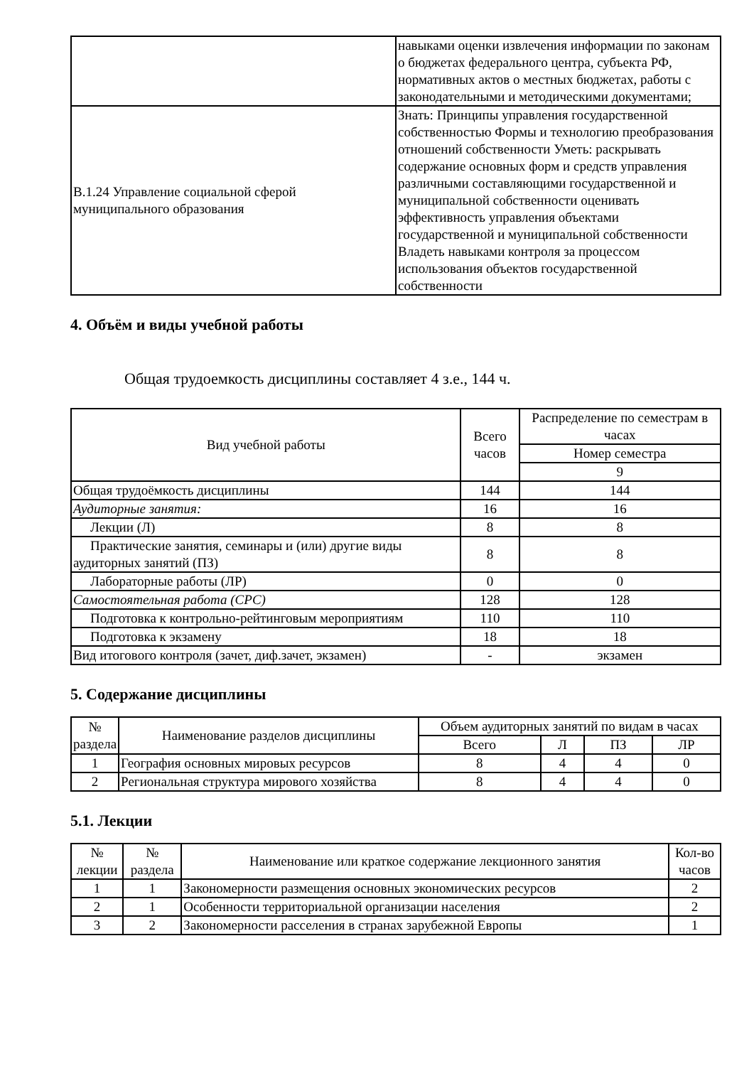| | навыками оценки извлечения информации по законам о бюджетах федерального центра, субъекта РФ, нормативных актов о местных бюджетах, работы с законодательными и методическими документами; |
| В.1.24 Управление социальной сферой муниципального образования | Знать: Принципы управления государственной собственностью Формы и технологию преобразования отношений собственности Уметь: раскрывать содержание основных форм и средств управления различными составляющими государственной и муниципальной собственности оценивать эффективность управления объектами государственной и муниципальной собственности Владеть навыками контроля за процессом использования объектов государственной собственности |
4. Объём и виды учебной работы
Общая трудоемкость дисциплины составляет 4 з.е., 144 ч.
| Вид учебной работы | Всего часов | Распределение по семестрам в часах |
| --- | --- | --- |
| | | Номер семестра |
| | | 9 |
| Общая трудоёмкость дисциплины | 144 | 144 |
| Аудиторные занятия: | 16 | 16 |
| Лекции (Л) | 8 | 8 |
| Практические занятия, семинары и (или) другие виды аудиторных занятий (ПЗ) | 8 | 8 |
| Лабораторные работы (ЛР) | 0 | 0 |
| Самостоятельная работа (СРС) | 128 | 128 |
| Подготовка к контрольно-рейтинговым мероприятиям | 110 | 110 |
| Подготовка к экзамену | 18 | 18 |
| Вид итогового контроля (зачет, диф.зачет, экзамен) | - | экзамен |
5. Содержание дисциплины
| № раздела | Наименование разделов дисциплины | Объем аудиторных занятий по видам в часах | | | |
| --- | --- | --- | --- | --- | --- |
| | | Всего | Л | ПЗ | ЛР |
| 1 | География основных мировых ресурсов | 8 | 4 | 4 | 0 |
| 2 | Региональная структура мирового хозяйства | 8 | 4 | 4 | 0 |
5.1. Лекции
| № лекции | № раздела | Наименование или краткое содержание лекционного занятия | Кол-во часов |
| --- | --- | --- | --- |
| 1 | 1 | Закономерности размещения основных экономических ресурсов | 2 |
| 2 | 1 | Особенности территориальной организации населения | 2 |
| 3 | 2 | Закономерности расселения в странах зарубежной Европы | 1 |